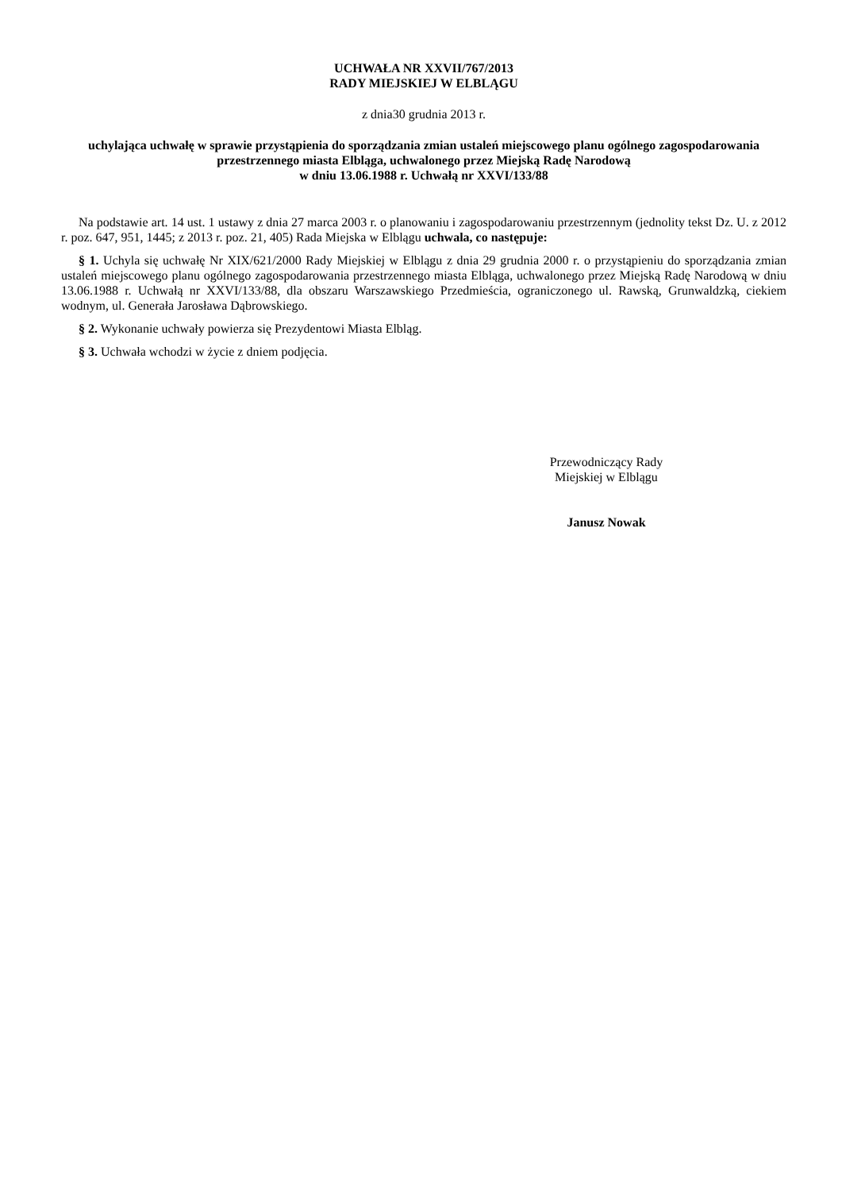UCHWAŁA NR XXVII/767/2013
RADY MIEJSKIEJ W ELBLĄGU
z dnia30 grudnia 2013 r.
uchylająca uchwałę w sprawie przystąpienia do sporządzania zmian ustaleń miejscowego planu ogólnego zagospodarowania przestrzennego miasta Elbląga, uchwalonego przez Miejską Radę Narodową
w dniu 13.06.1988 r. Uchwałą nr XXVI/133/88
Na podstawie art. 14 ust. 1 ustawy z dnia 27 marca 2003 r. o planowaniu i zagospodarowaniu przestrzennym (jednolity tekst Dz. U. z 2012 r. poz. 647, 951, 1445; z 2013 r. poz. 21, 405) Rada Miejska w Elblągu uchwala, co następuje:
§ 1. Uchyla się uchwałę Nr XIX/621/2000 Rady Miejskiej w Elblągu z dnia 29 grudnia 2000 r. o przystąpieniu do sporządzania zmian ustaleń miejscowego planu ogólnego zagospodarowania przestrzennego miasta Elbląga, uchwalonego przez Miejską Radę Narodową w dniu 13.06.1988 r. Uchwałą nr XXVI/133/88, dla obszaru Warszawskiego Przedmieścia, ograniczonego ul. Rawską, Grunwaldzką, ciekiem wodnym, ul. Generała Jarosława Dąbrowskiego.
§ 2. Wykonanie uchwały powierza się Prezydentowi Miasta Elbląg.
§ 3. Uchwała wchodzi w życie z dniem podjęcia.
Przewodniczący Rady
Miejskiej w Elblągu
Janusz Nowak